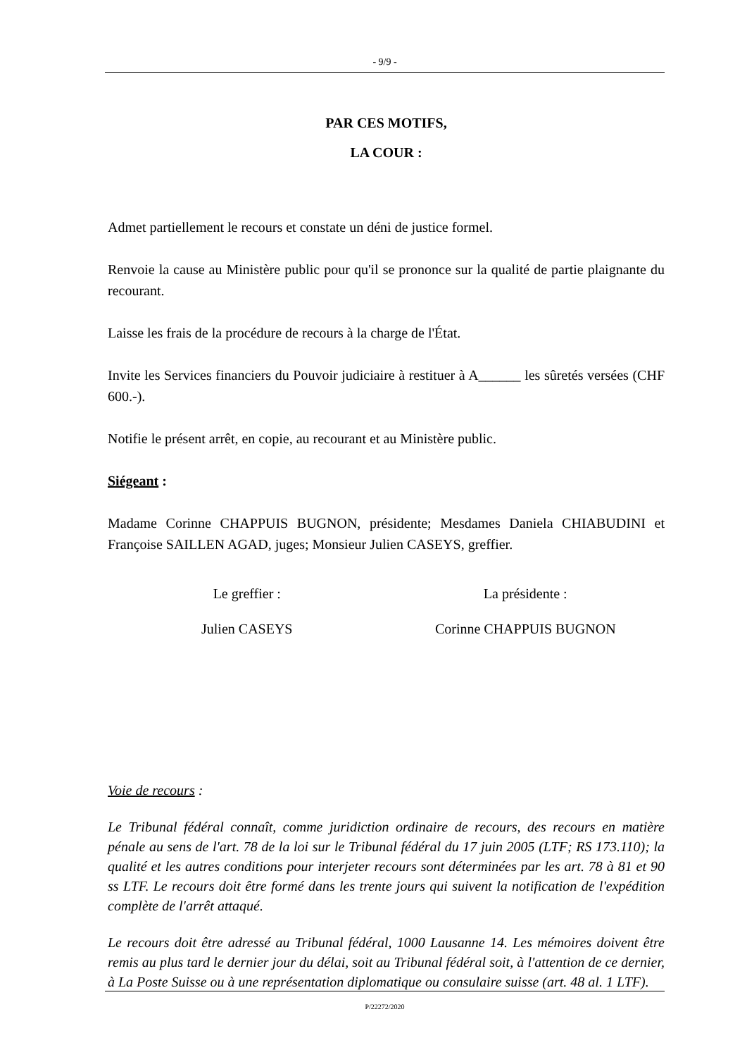- 9/9 -
PAR CES MOTIFS,
LA COUR :
Admet partiellement le recours et constate un déni de justice formel.
Renvoie la cause au Ministère public pour qu'il se prononce sur la qualité de partie plaignante du recourant.
Laisse les frais de la procédure de recours à la charge de l'État.
Invite les Services financiers du Pouvoir judiciaire à restituer à A______ les sûretés versées (CHF 600.-).
Notifie le présent arrêt, en copie, au recourant et au Ministère public.
Siégeant :
Madame Corinne CHAPPUIS BUGNON, présidente; Mesdames Daniela CHIABUDINI et Françoise SAILLEN AGAD, juges; Monsieur Julien CASEYS, greffier.
Le greffier : La présidente :
Julien CASEYS Corinne CHAPPUIS BUGNON
Voie de recours :
Le Tribunal fédéral connaît, comme juridiction ordinaire de recours, des recours en matière pénale au sens de l'art. 78 de la loi sur le Tribunal fédéral du 17 juin 2005 (LTF; RS 173.110); la qualité et les autres conditions pour interjeter recours sont déterminées par les art. 78 à 81 et 90 ss LTF. Le recours doit être formé dans les trente jours qui suivent la notification de l'expédition complète de l'arrêt attaqué.
Le recours doit être adressé au Tribunal fédéral, 1000 Lausanne 14. Les mémoires doivent être remis au plus tard le dernier jour du délai, soit au Tribunal fédéral soit, à l'attention de ce dernier, à La Poste Suisse ou à une représentation diplomatique ou consulaire suisse (art. 48 al. 1 LTF).
P/22272/2020